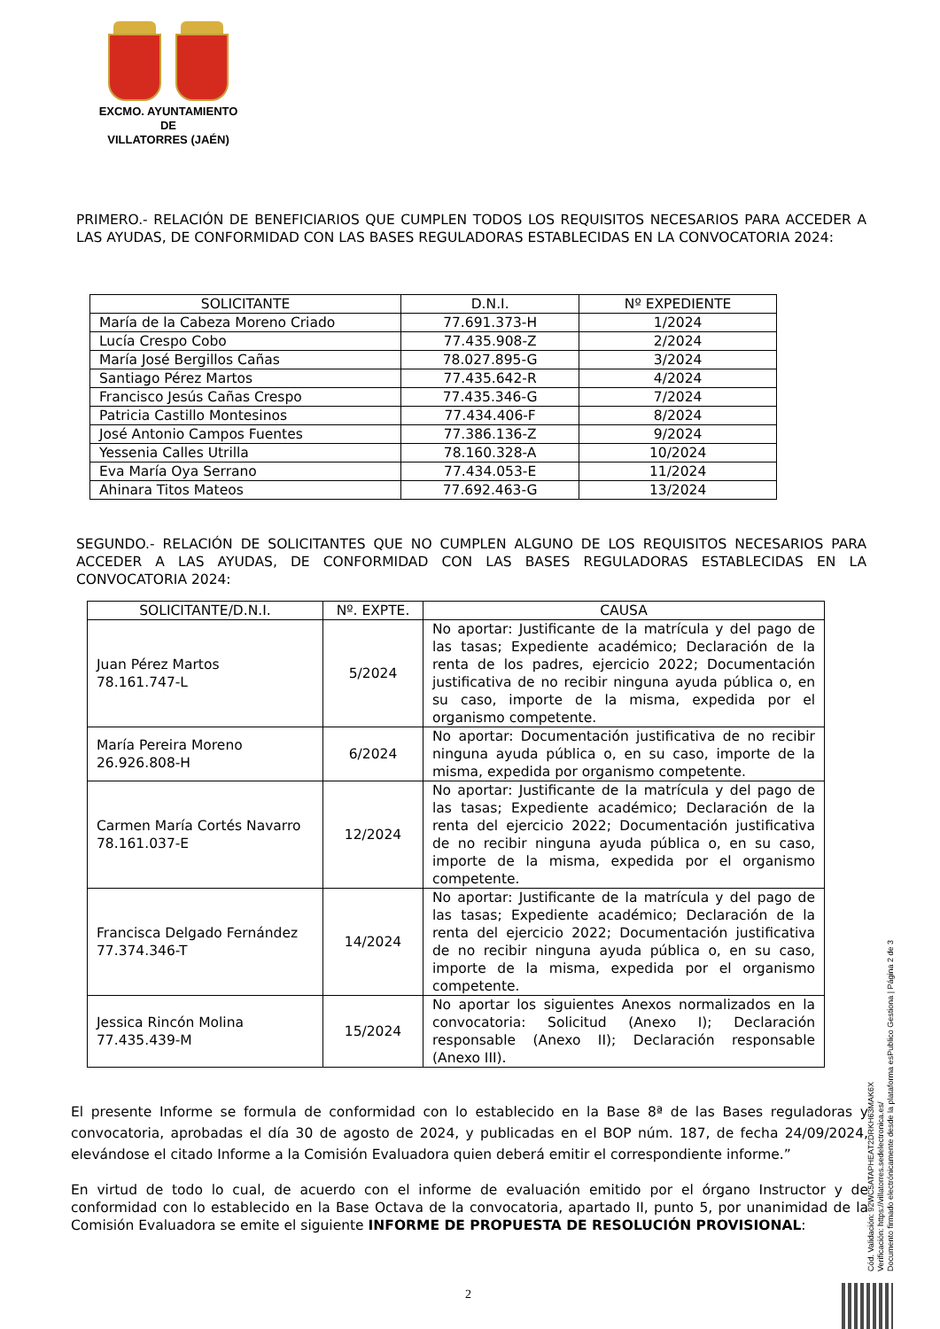EXCMO. AYUNTAMIENTO
DE
VILLATORRES (JAÉN)
PRIMERO.- RELACIÓN DE BENEFICIARIOS QUE CUMPLEN TODOS LOS REQUISITOS NECESARIOS PARA ACCEDER A LAS AYUDAS, DE CONFORMIDAD CON LAS BASES REGULADORAS ESTABLECIDAS EN LA CONVOCATORIA 2024:
| SOLICITANTE | D.N.I. | Nº EXPEDIENTE |
| --- | --- | --- |
| María de la Cabeza Moreno Criado | 77.691.373-H | 1/2024 |
| Lucía Crespo Cobo | 77.435.908-Z | 2/2024 |
| María José Bergillos Cañas | 78.027.895-G | 3/2024 |
| Santiago Pérez Martos | 77.435.642-R | 4/2024 |
| Francisco Jesús Cañas Crespo | 77.435.346-G | 7/2024 |
| Patricia Castillo Montesinos | 77.434.406-F | 8/2024 |
| José Antonio Campos Fuentes | 77.386.136-Z | 9/2024 |
| Yessenia Calles Utrilla | 78.160.328-A | 10/2024 |
| Eva María Oya Serrano | 77.434.053-E | 11/2024 |
| Ahinara Titos Mateos | 77.692.463-G | 13/2024 |
SEGUNDO.- RELACIÓN DE SOLICITANTES QUE NO CUMPLEN ALGUNO DE LOS REQUISITOS NECESARIOS PARA ACCEDER A LAS AYUDAS, DE CONFORMIDAD CON LAS BASES REGULADORAS ESTABLECIDAS EN LA CONVOCATORIA 2024:
| SOLICITANTE/D.N.I. | Nº. EXPTE. | CAUSA |
| --- | --- | --- |
| Juan Pérez Martos 78.161.747-L | 5/2024 | No aportar: Justificante de la matrícula y del pago de las tasas; Expediente académico; Declaración de la renta de los padres, ejercicio 2022; Documentación justificativa de no recibir ninguna ayuda pública o, en su caso, importe de la misma, expedida por el organismo competente. |
| María Pereira Moreno 26.926.808-H | 6/2024 | No aportar: Documentación justificativa de no recibir ninguna ayuda pública o, en su caso, importe de la misma, expedida por organismo competente. |
| Carmen María Cortés Navarro 78.161.037-E | 12/2024 | No aportar: Justificante de la matrícula y del pago de las tasas; Expediente académico; Declaración de la renta del ejercicio 2022; Documentación justificativa de no recibir ninguna ayuda pública o, en su caso, importe de la misma, expedida por el organismo competente. |
| Francisca Delgado Fernández 77.374.346-T | 14/2024 | No aportar: Justificante de la matrícula y del pago de las tasas; Expediente académico; Declaración de la renta del ejercicio 2022; Documentación justificativa de no recibir ninguna ayuda pública o, en su caso, importe de la misma, expedida por el organismo competente. |
| Jessica Rincón Molina 77.435.439-M | 15/2024 | No aportar los siguientes Anexos normalizados en la convocatoria: Solicitud (Anexo I); Declaración responsable (Anexo II); Declaración responsable (Anexo III). |
El presente Informe se formula de conformidad con lo establecido en la Base 8ª de las Bases reguladoras y convocatoria, aprobadas el día 30 de agosto de 2024, y publicadas en el BOP núm. 187, de fecha 24/09/2024, elevándose el citado Informe a la Comisión Evaluadora quien deberá emitir el correspondiente informe.”
En virtud de todo lo cual, de acuerdo con el informe de evaluación emitido por el órgano Instructor y de conformidad con lo establecido en la Base Octava de la convocatoria, apartado II, punto 5, por unanimidad de la Comisión Evaluadora se emite el siguiente INFORME DE PROPUESTA DE RESOLUCIÓN PROVISIONAL:
Cód. Validación: 92WC5ATAPHEAT2DRKH63MAK6X
Verificación: https://villatorres.sedelectronica.es/
Documento firmado electrónicamente desde la plataforma esPublico Gestiona | Página 2 de 3
2